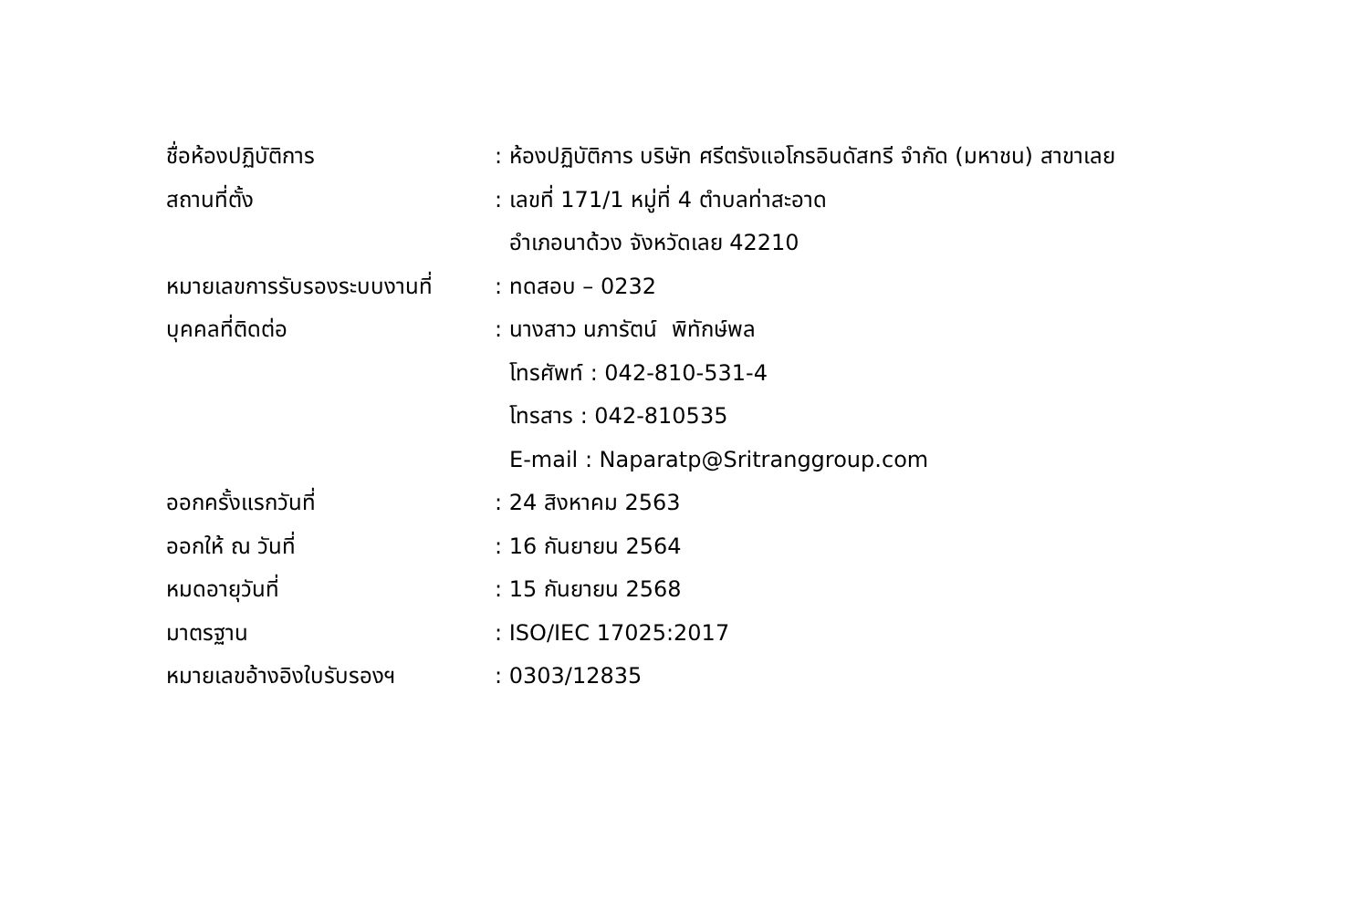ชื่อห้องปฏิบัติการ : ห้องปฏิบัติการ บริษัท ศรีตรังแอโกรอินดัสทรี จำกัด (มหาชน) สาขาเลย
สถานที่ตั้ง : เลขที่ 171/1 หมู่ที่ 4 ตำบลท่าสะอาด
อำเภอนาด้วง จังหวัดเลย 42210
หมายเลขการรับรองระบบงานที่ : ทดสอบ – 0232
บุคคลที่ติดต่อ : นางสาว นภารัตน์ พิทักษ์พล
โทรศัพท์ : 042-810-531-4
โทรสาร : 042-810535
E-mail : Naparatp@Sritranggroup.com
ออกครั้งแรกวันที่ : 24 สิงหาคม 2563
ออกให้ ณ วันที่ : 16 กันยายน 2564
หมดอายุวันที่ : 15 กันยายน 2568
มาตรฐาน : ISO/IEC 17025:2017
หมายเลขอ้างอิงใบรับรองฯ : 0303/12835